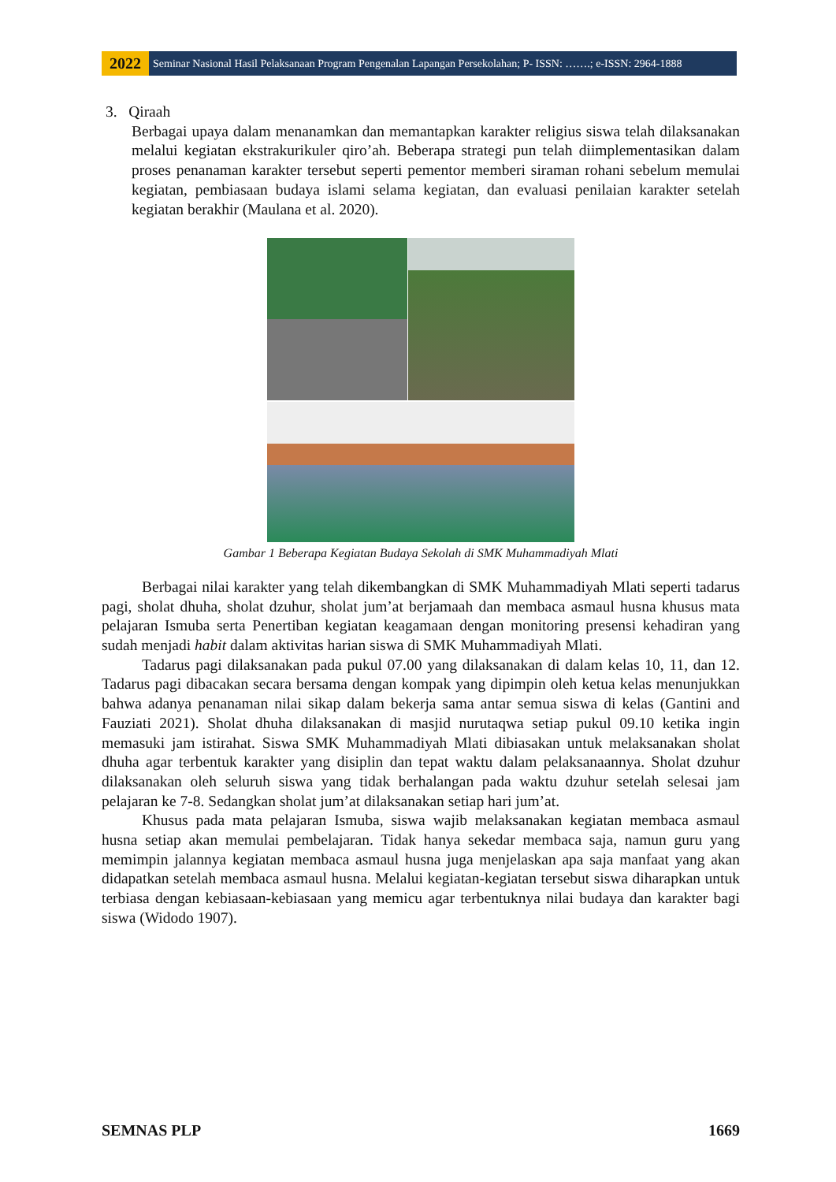2022
Seminar Nasional Hasil Pelaksanaan Program Pengenalan Lapangan Persekolahan; P- ISSN: …….; e-ISSN: 2964-1888
3. Qiraah
Berbagai upaya dalam menanamkan dan memantapkan karakter religius siswa telah dilaksanakan melalui kegiatan ekstrakurikuler qiro’ah. Beberapa strategi pun telah diimplementasikan dalam proses penanaman karakter tersebut seperti pementor memberi siraman rohani sebelum memulai kegiatan, pembiasaan budaya islami selama kegiatan, dan evaluasi penilaian karakter setelah kegiatan berakhir (Maulana et al. 2020).
Gambar 1 Beberapa Kegiatan Budaya Sekolah di SMK Muhammadiyah Mlati
Berbagai nilai karakter yang telah dikembangkan di SMK Muhammadiyah Mlati seperti tadarus pagi, sholat dhuha, sholat dzuhur, sholat jum’at berjamaah dan membaca asmaul husna khusus mata pelajaran Ismuba serta Penertiban kegiatan keagamaan dengan monitoring presensi kehadiran yang sudah menjadi habit dalam aktivitas harian siswa di SMK Muhammadiyah Mlati.
Tadarus pagi dilaksanakan pada pukul 07.00 yang dilaksanakan di dalam kelas 10, 11, dan 12. Tadarus pagi dibacakan secara bersama dengan kompak yang dipimpin oleh ketua kelas menunjukkan bahwa adanya penanaman nilai sikap dalam bekerja sama antar semua siswa di kelas (Gantini and Fauziati 2021). Sholat dhuha dilaksanakan di masjid nurutaqwa setiap pukul 09.10 ketika ingin memasuki jam istirahat. Siswa SMK Muhammadiyah Mlati dibiasakan untuk melaksanakan sholat dhuha agar terbentuk karakter yang disiplin dan tepat waktu dalam pelaksanaannya. Sholat dzuhur dilaksanakan oleh seluruh siswa yang tidak berhalangan pada waktu dzuhur setelah selesai jam pelajaran ke 7-8. Sedangkan sholat jum’at dilaksanakan setiap hari jum’at.
Khusus pada mata pelajaran Ismuba, siswa wajib melaksanakan kegiatan membaca asmaul husna setiap akan memulai pembelajaran. Tidak hanya sekedar membaca saja, namun guru yang memimpin jalannya kegiatan membaca asmaul husna juga menjelaskan apa saja manfaat yang akan didapatkan setelah membaca asmaul husna. Melalui kegiatan-kegiatan tersebut siswa diharapkan untuk terbiasa dengan kebiasaan-kebiasaan yang memicu agar terbentuknya nilai budaya dan karakter bagi siswa (Widodo 1907).
SEMNAS PLP 1669